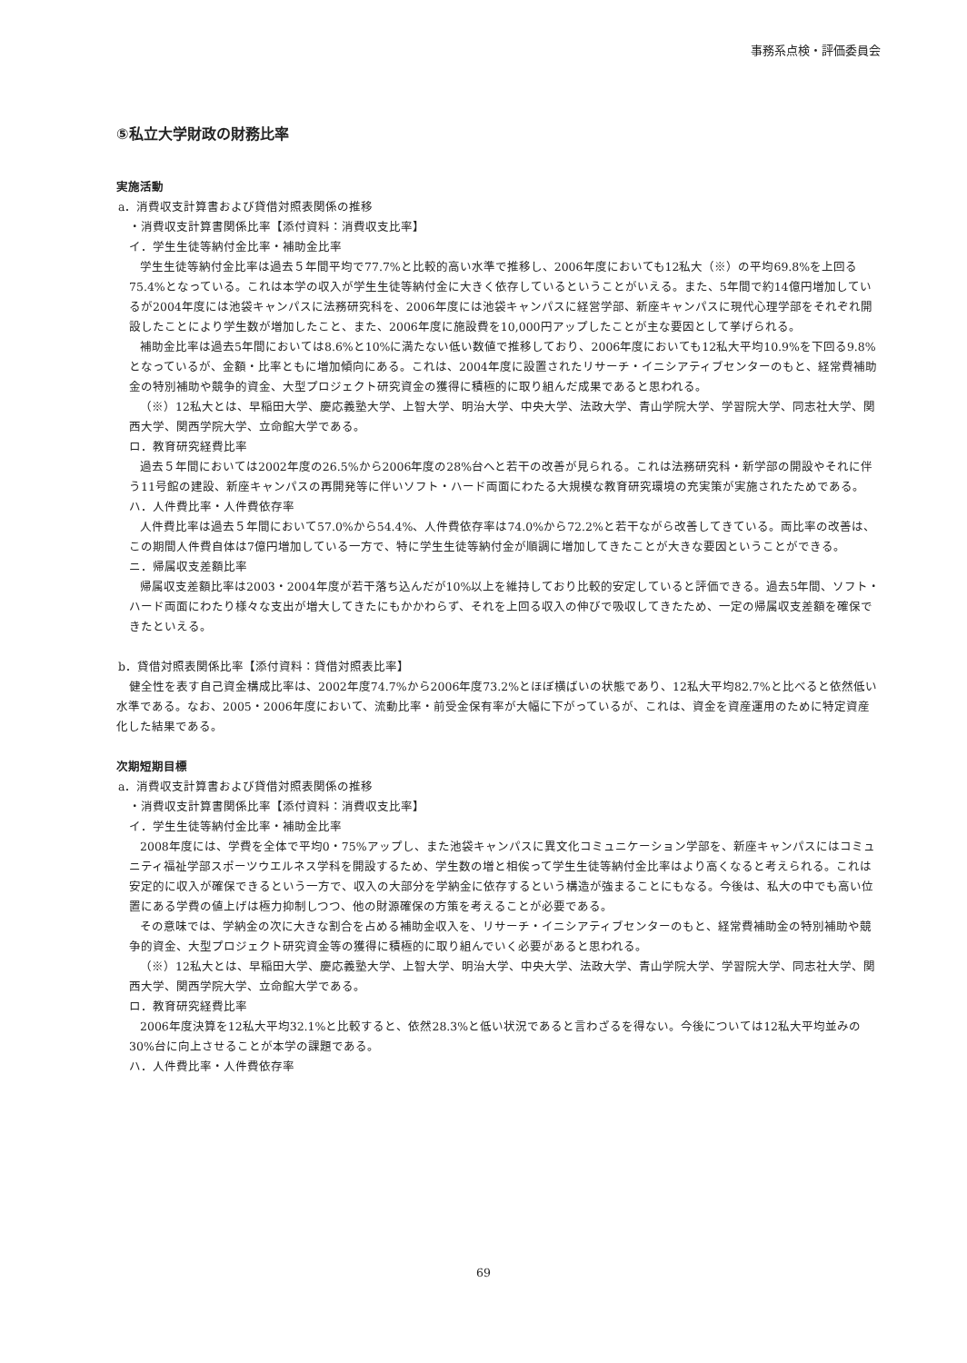事務系点検・評価委員会
⑤私立大学財政の財務比率
実施活動
a．消費収支計算書および貸借対照表関係の推移
・消費収支計算書関係比率【添付資料：消費収支比率】
イ．学生生徒等納付金比率・補助金比率
学生生徒等納付金比率は過去５年間平均で77.7%と比較的高い水準で推移し、2006年度においても12私大（※）の平均69.8%を上回る75.4%となっている。これは本学の収入が学生生徒等納付金に大きく依存しているということがいえる。また、5年間で約14億円増加しているが2004年度には池袋キャンパスに法務研究科を、2006年度には池袋キャンパスに経営学部、新座キャンパスに現代心理学部をそれぞれ開設したことにより学生数が増加したこと、また、2006年度に施設費を10,000円アップしたことが主な要因として挙げられる。
補助金比率は過去5年間においては8.6%と10%に満たない低い数値で推移しており、2006年度においても12私大平均10.9%を下回る9.8%となっているが、金額・比率ともに増加傾向にある。これは、2004年度に設置されたリサーチ・イニシアティブセンターのもと、経常費補助金の特別補助や競争的資金、大型プロジェクト研究資金の獲得に積極的に取り組んだ成果であると思われる。
（※）12私大とは、早稲田大学、慶応義塾大学、上智大学、明治大学、中央大学、法政大学、青山学院大学、学習院大学、同志社大学、関西大学、関西学院大学、立命館大学である。
ロ．教育研究経費比率
過去５年間においては2002年度の26.5%から2006年度の28%台へと若干の改善が見られる。これは法務研究科・新学部の開設やそれに伴う11号館の建設、新座キャンパスの再開発等に伴いソフト・ハード両面にわたる大規模な教育研究環境の充実策が実施されたためである。
ハ．人件費比率・人件費依存率
人件費比率は過去５年間において57.0%から54.4%、人件費依存率は74.0%から72.2%と若干ながら改善してきている。両比率の改善は、この期間人件費自体は7億円増加している一方で、特に学生生徒等納付金が順調に増加してきたことが大きな要因ということができる。
ニ．帰属収支差額比率
帰属収支差額比率は2003・2004年度が若干落ち込んだが10%以上を維持しており比較的安定していると評価できる。過去5年間、ソフト・ハード両面にわたり様々な支出が増大してきたにもかかわらず、それを上回る収入の伸びで吸収してきたため、一定の帰属収支差額を確保できたといえる。
b．貸借対照表関係比率【添付資料：貸借対照表比率】
健全性を表す自己資金構成比率は、2002年度74.7%から2006年度73.2%とほぼ横ばいの状態であり、12私大平均82.7%と比べると依然低い水準である。なお、2005・2006年度において、流動比率・前受金保有率が大幅に下がっているが、これは、資金を資産運用のために特定資産化した結果である。
次期短期目標
a．消費収支計算書および貸借対照表関係の推移
・消費収支計算書関係比率【添付資料：消費収支比率】
イ．学生生徒等納付金比率・補助金比率
2008年度には、学費を全体で平均0・75%アップし、また池袋キャンパスに異文化コミュニケーション学部を、新座キャンパスにはコミュニティ福祉学部スポーツウエルネス学科を開設するため、学生数の増と相俟って学生生徒等納付金比率はより高くなると考えられる。これは安定的に収入が確保できるという一方で、収入の大部分を学納金に依存するという構造が強まることにもなる。今後は、私大の中でも高い位置にある学費の値上げは極力抑制しつつ、他の財源確保の方策を考えることが必要である。
その意味では、学納金の次に大きな割合を占める補助金収入を、リサーチ・イニシアティブセンターのもと、経常費補助金の特別補助や競争的資金、大型プロジェクト研究資金等の獲得に積極的に取り組んでいく必要があると思われる。
（※）12私大とは、早稲田大学、慶応義塾大学、上智大学、明治大学、中央大学、法政大学、青山学院大学、学習院大学、同志社大学、関西大学、関西学院大学、立命館大学である。
ロ．教育研究経費比率
2006年度決算を12私大平均32.1%と比較すると、依然28.3%と低い状況であると言わざるを得ない。今後については12私大平均並みの30%台に向上させることが本学の課題である。
ハ．人件費比率・人件費依存率
69